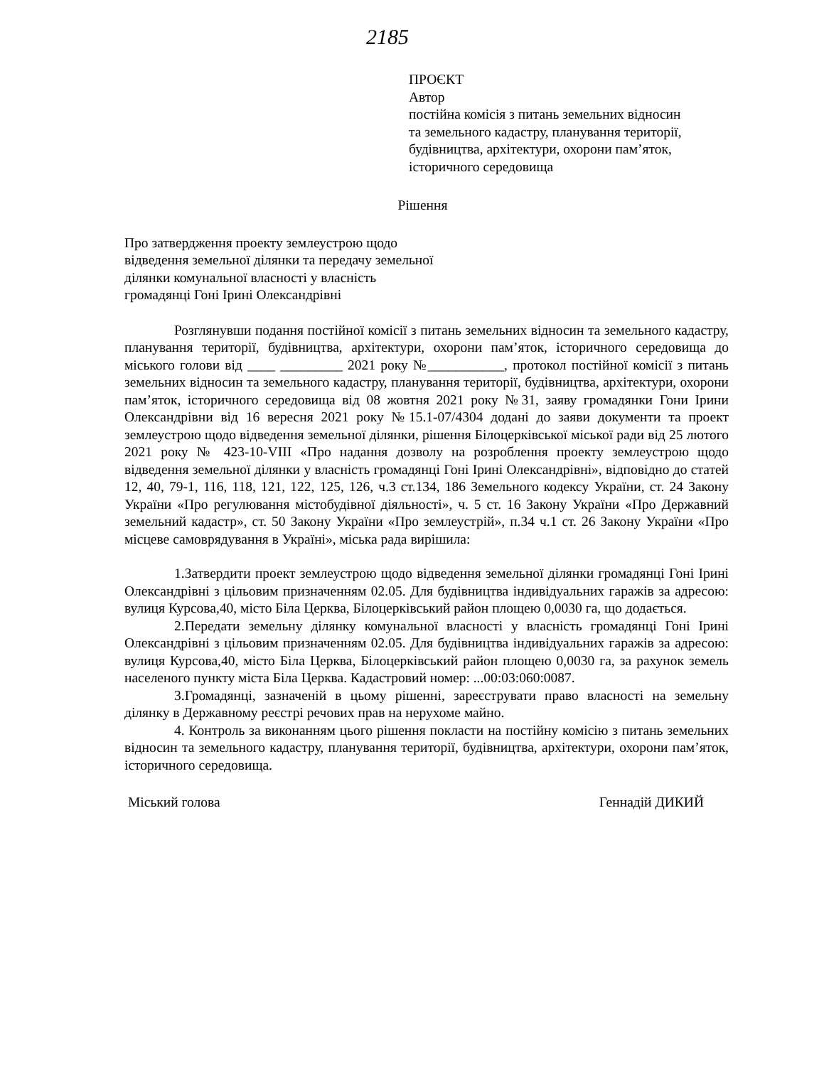2185
ПРОЄКТ
Автор
постійна комісія з питань земельних відносин
та земельного кадастру, планування території,
будівництва, архітектури, охорони пам’яток,
історичного середовища
Рішення
Про затвердження проекту землеустрою щодо
відведення земельної ділянки та передачу земельної
ділянки комунальної власності у власність
громадянці Гоні Ірині Олександрівні
Розглянувши подання постійної комісії з питань земельних відносин та земельного кадастру, планування території, будівництва, архітектури, охорони пам’яток, історичного середовища до міського голови від ____ _________ 2021 року №___________, протокол постійної комісії з питань земельних відносин та земельного кадастру, планування території, будівництва, архітектури, охорони пам’яток, історичного середовища від 08 жовтня 2021 року №31, заяву громадянки Гони Ірини Олександрівни від 16 вересня 2021 року №15.1-07/4304 додані до заяви документи та проект землеустрою щодо відведення земельної ділянки, рішення Білоцерківської міської ради від 25 лютого 2021 року № 423-10-VIII «Про надання дозволу на розроблення проекту землеустрою щодо відведення земельної ділянки у власність громадянці Гоні Ірині Олександрівні», відповідно до статей 12, 40, 79-1, 116, 118, 121, 122, 125, 126, ч.3 ст.134, 186 Земельного кодексу України, ст. 24 Закону України «Про регулювання містобудівної діяльності», ч. 5 ст. 16 Закону України «Про Державний земельний кадастр», ст. 50 Закону України «Про землеустрій», п.34 ч.1 ст. 26 Закону України «Про місцеве самоврядування в Україні», міська рада вирішила:
1.Затвердити проект землеустрою щодо відведення земельної ділянки громадянці Гоні Ірині Олександрівні з цільовим призначенням 02.05. Для будівництва індивідуальних гаражів за адресою: вулиця Курсова,40, місто Біла Церква, Білоцерківський район площею 0,0030 га, що додається.
2.Передати земельну ділянку комунальної власності у власність громадянці Гоні Ірині Олександрівні з цільовим призначенням 02.05. Для будівництва індивідуальних гаражів за адресою: вулиця Курсова,40, місто Біла Церква, Білоцерківський район площею 0,0030 га, за рахунок земель населеного пункту міста Біла Церква. Кадастровий номер: ...00:03:060:0087.
3.Громадянці, зазначеній в цьому рішенні, зареєструвати право власності на земельну ділянку в Державному реєстрі речових прав на нерухоме майно.
4. Контроль за виконанням цього рішення покласти на постійну комісію з питань земельних відносин та земельного кадастру, планування території, будівництва, архітектури, охорони пам’яток, історичного середовища.
Міський голова Геннадій ДИКИЙ